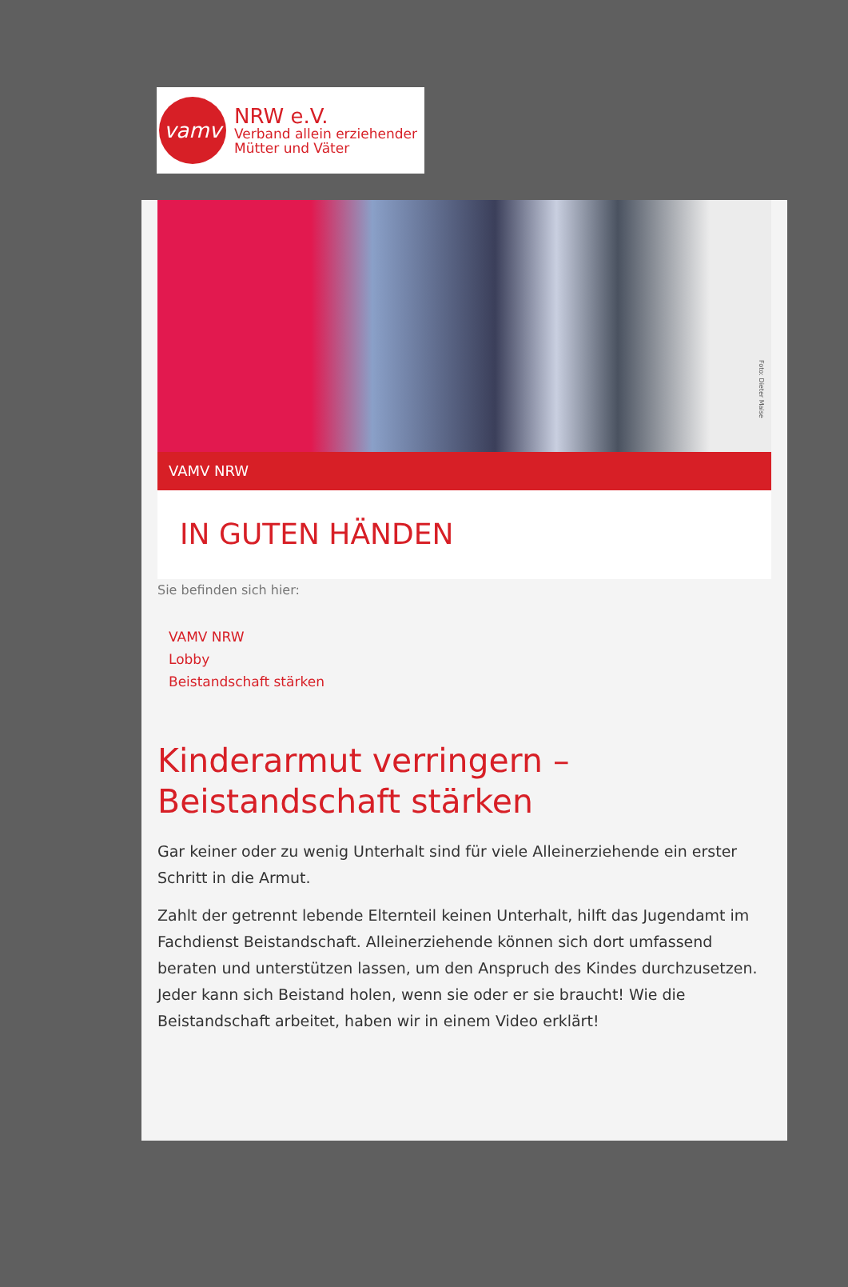vamv
NRW e.V.
Verband allein erziehender
Mütter und Väter
Foto: Dieter Maise
VAMV NRW
IN GUTEN HÄNDEN
Sie befinden sich hier:
VAMV NRW
Lobby
Beistandschaft stärken
Kinderarmut verringern –
Beistandschaft stärken
Gar keiner oder zu wenig Unterhalt sind für viele Alleinerziehende ein erster Schritt in die Armut.
Zahlt der getrennt lebende Elternteil keinen Unterhalt, hilft das Jugendamt im Fachdienst Beistandschaft. Alleinerziehende können sich dort umfassend beraten und unterstützen lassen, um den Anspruch des Kindes durchzusetzen. Jeder kann sich Beistand holen, wenn sie oder er sie braucht! Wie die Beistandschaft arbeitet, haben wir in einem Video erklärt!